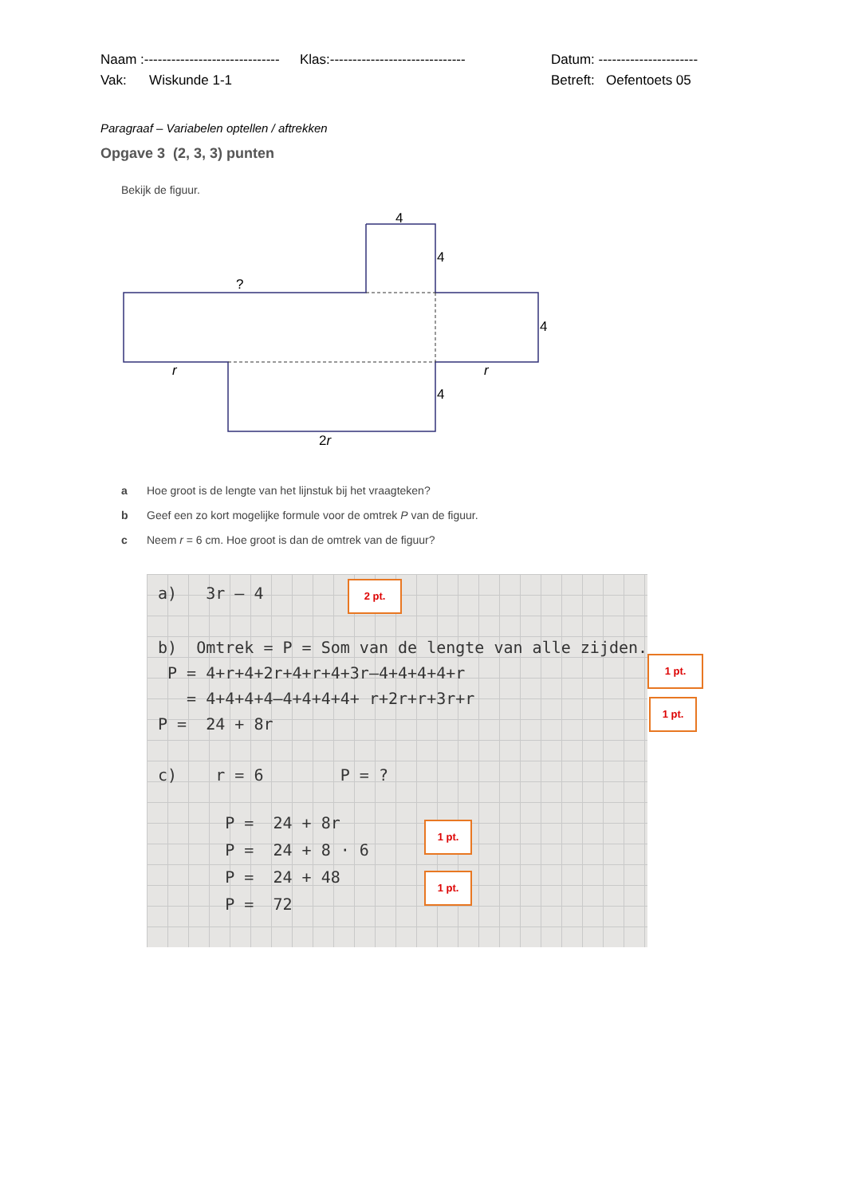Naam :------------------------------ Klas:------------------------------ Datum: ----------------------
Vak: Wiskunde 1-1 Betreft: Oefentoets 05
Paragraaf – Variabelen optellen / aftrekken
Opgave 3 (2, 3, 3) punten
Bekijk de figuur.
4
4
?
4
r
r
4
2r
a Hoe groot is de lengte van het lijnstuk bij het vraagteken?
b Geef een zo kort mogelijke formule voor de omtrek P van de figuur.
c Neem r = 6 cm. Hoe groot is dan de omtrek van de figuur?
a) 3r – 4
b) Omtrek = P = Som van de lengte van alle zijden.
P = 4+r+4+2r+4+r+4+3r–4+4+4+4+r
= 4+4+4+4–4+4+4+4+ r+2r+r+3r+r
P = 24 + 8r
c) r = 6 P = ?
P = 24 + 8r
P = 24 + 8 · 6
P = 24 + 48
P = 72
2 pt.
1 pt.
1 pt.
1 pt.
1 pt.